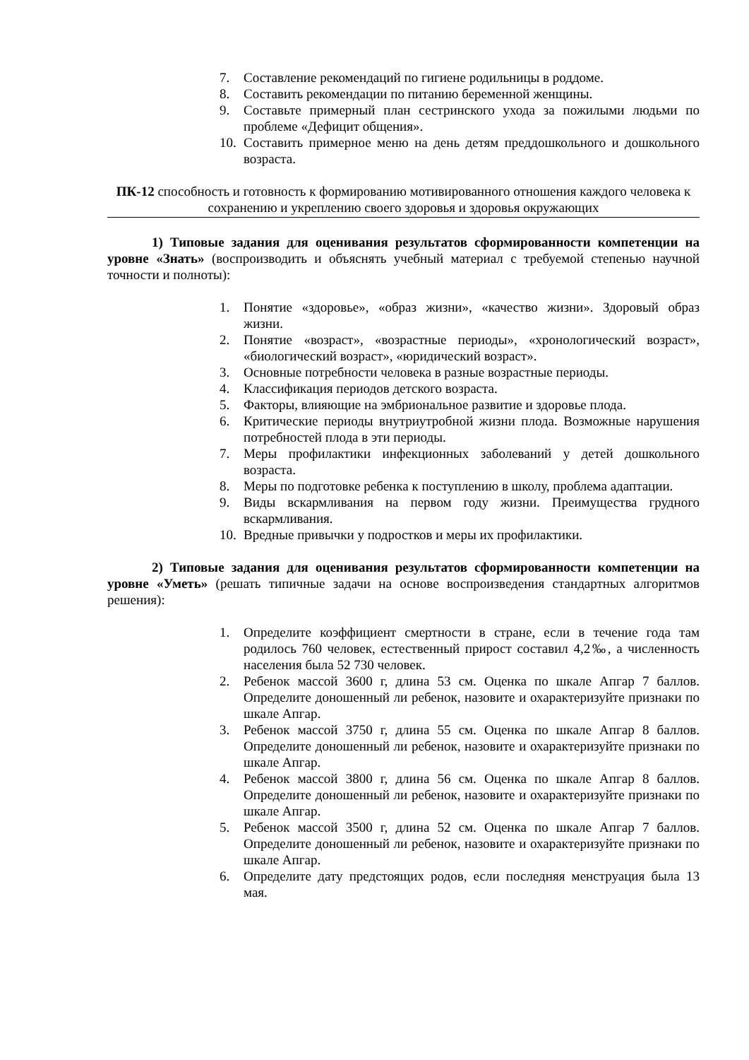7. Составление рекомендаций по гигиене родильницы в роддоме.
8. Составить рекомендации по питанию беременной женщины.
9. Составьте примерный план сестринского ухода за пожилыми людьми по проблеме «Дефицит общения».
10. Составить примерное меню на день детям преддошкольного и дошкольного возраста.
ПК-12 способность и готовность к формированию мотивированного отношения каждого человека к сохранению и укреплению своего здоровья и здоровья окружающих
1) Типовые задания для оценивания результатов сформированности компетенции на уровне «Знать» (воспроизводить и объяснять учебный материал с требуемой степенью научной точности и полноты):
1. Понятие «здоровье», «образ жизни», «качество жизни». Здоровый образ жизни.
2. Понятие «возраст», «возрастные периоды», «хронологический возраст», «биологический возраст», «юридический возраст».
3. Основные потребности человека в разные возрастные периоды.
4. Классификация периодов детского возраста.
5. Факторы, влияющие на эмбриональное развитие и здоровье плода.
6. Критические периоды внутриутробной жизни плода. Возможные нарушения потребностей плода в эти периоды.
7. Меры профилактики инфекционных заболеваний у детей дошкольного возраста.
8. Меры по подготовке ребенка к поступлению в школу, проблема адаптации.
9. Виды вскармливания на первом году жизни. Преимущества грудного вскармливания.
10. Вредные привычки у подростков и меры их профилактики.
2) Типовые задания для оценивания результатов сформированности компетенции на уровне «Уметь» (решать типичные задачи на основе воспроизведения стандартных алгоритмов решения):
1. Определите коэффициент смертности в стране, если в течение года там родилось 760 человек, естественный прирост составил 4,2‰, а численность населения была 52 730 человек.
2. Ребенок массой 3600 г, длина 53 см. Оценка по шкале Апгар 7 баллов. Определите доношенный ли ребенок, назовите и охарактеризуйте признаки по шкале Апгар.
3. Ребенок массой 3750 г, длина 55 см. Оценка по шкале Апгар 8 баллов. Определите доношенный ли ребенок, назовите и охарактеризуйте признаки по шкале Апгар.
4. Ребенок массой 3800 г, длина 56 см. Оценка по шкале Апгар 8 баллов. Определите доношенный ли ребенок, назовите и охарактеризуйте признаки по шкале Апгар.
5. Ребенок массой 3500 г, длина 52 см. Оценка по шкале Апгар 7 баллов. Определите доношенный ли ребенок, назовите и охарактеризуйте признаки по шкале Апгар.
6. Определите дату предстоящих родов, если последняя менструация была 13 мая.